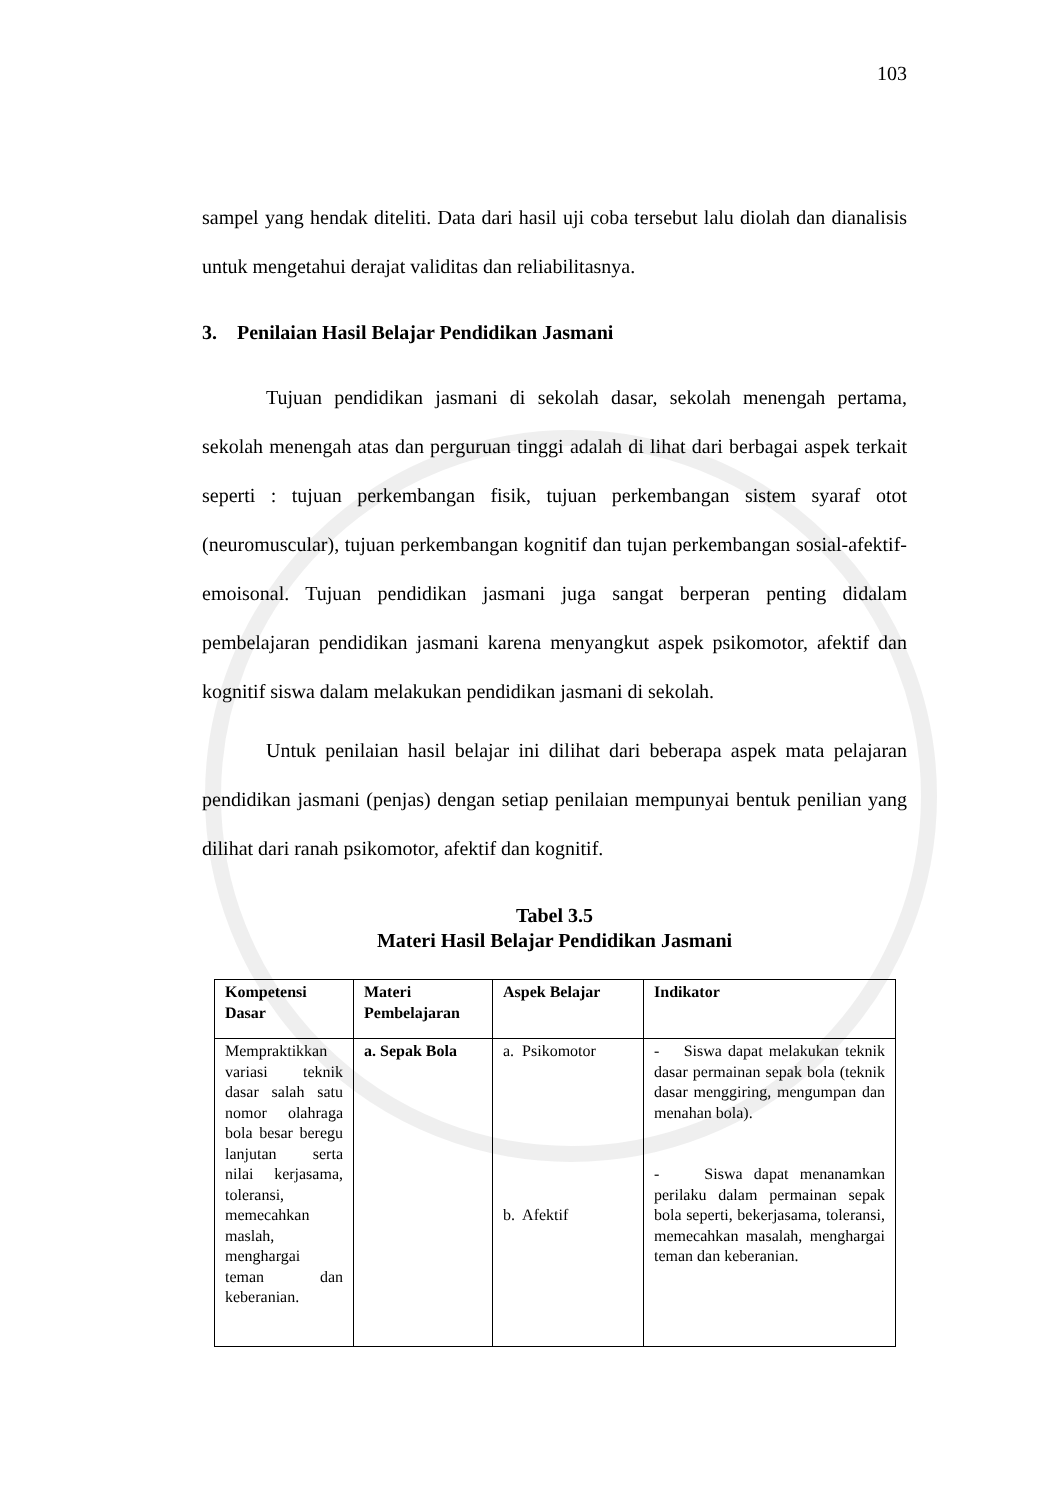103
sampel yang hendak diteliti. Data dari hasil uji coba tersebut lalu diolah dan dianalisis untuk mengetahui derajat validitas dan reliabilitasnya.
3. Penilaian Hasil Belajar Pendidikan Jasmani
Tujuan pendidikan jasmani di sekolah dasar, sekolah menengah pertama, sekolah menengah atas dan perguruan tinggi adalah di lihat dari berbagai aspek terkait seperti : tujuan perkembangan fisik, tujuan perkembangan sistem syaraf otot (neuromuscular), tujuan perkembangan kognitif dan tujan perkembangan sosial-afektif-emoisonal. Tujuan pendidikan jasmani juga sangat berperan penting didalam pembelajaran pendidikan jasmani karena menyangkut aspek psikomotor, afektif dan kognitif siswa dalam melakukan pendidikan jasmani di sekolah.
Untuk penilaian hasil belajar ini dilihat dari beberapa aspek mata pelajaran pendidikan jasmani (penjas) dengan setiap penilaian mempunyai bentuk penilian yang dilihat dari ranah psikomotor, afektif dan kognitif.
Tabel 3.5
Materi Hasil Belajar Pendidikan Jasmani
| Kompetensi Dasar | Materi Pembelajaran | Aspek Belajar | Indikator |
| --- | --- | --- | --- |
| Mempraktikkan variasi teknik dasar salah satu nomor olahraga bola besar beregu lanjutan serta nilai kerjasama, toleransi, memecahkan maslah, menghargai teman dan keberanian. | a. Sepak Bola | a. Psikomotor b. Afektif | - Siswa dapat melakukan teknik dasar permainan sepak bola (teknik dasar menggiring, mengumpan dan menahan bola). - Siswa dapat menanamkan perilaku dalam permainan sepak bola seperti, bekerjasama, toleransi, memecahkan masalah, menghargai teman dan keberanian. |